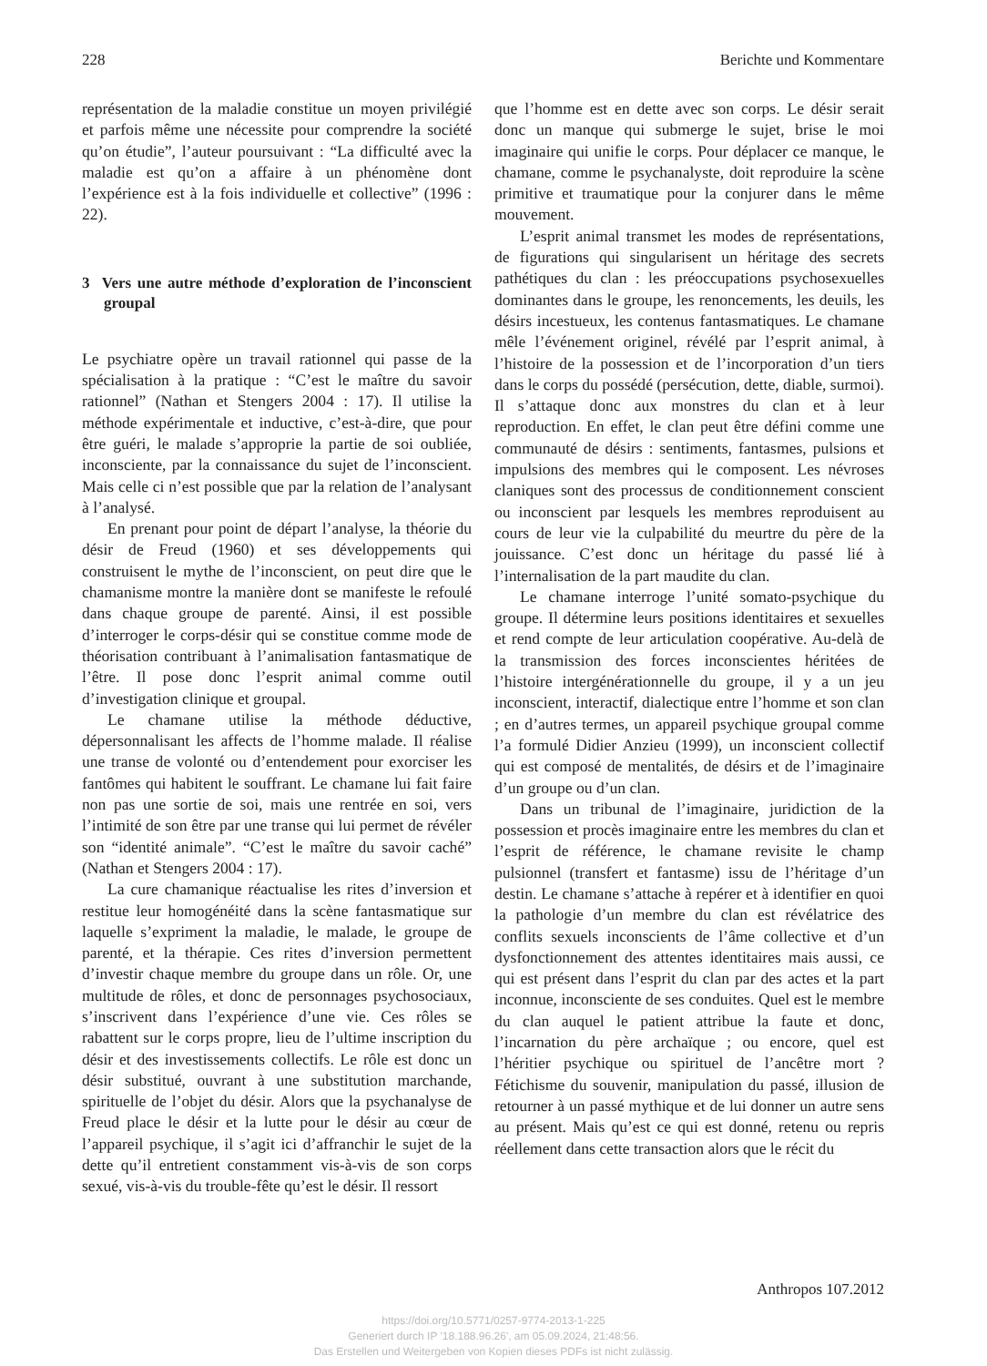228 Berichte und Kommentare
représentation de la maladie constitue un moyen privilégié et parfois même une nécessite pour comprendre la société qu’on étudie”, l’auteur poursuivant : “La difficulté avec la maladie est qu’on a affaire à un phénomène dont l’expérience est à la fois individuelle et collective” (1996 : 22).
3 Vers une autre méthode d’exploration de l’inconscient groupal
Le psychiatre opère un travail rationnel qui passe de la spécialisation à la pratique : “C’est le maître du savoir rationnel” (Nathan et Stengers 2004 : 17). Il utilise la méthode expérimentale et inductive, c’est-à-dire, que pour être guéri, le malade s’approprie la partie de soi oubliée, inconsciente, par la connaissance du sujet de l’inconscient. Mais celle ci n’est possible que par la relation de l’analysant à l’analysé.
En prenant pour point de départ l’analyse, la théorie du désir de Freud (1960) et ses développements qui construisent le mythe de l’inconscient, on peut dire que le chamanisme montre la manière dont se manifeste le refoulé dans chaque groupe de parenté. Ainsi, il est possible d’interroger le corps-désir qui se constitue comme mode de théorisation contribuant à l’animalisation fantasmatique de l’être. Il pose donc l’esprit animal comme outil d’investigation clinique et groupal.
Le chamane utilise la méthode déductive, dépersonnalisant les affects de l’homme malade. Il réalise une transe de volonté ou d’entendement pour exorciser les fantômes qui habitent le souffrant. Le chamane lui fait faire non pas une sortie de soi, mais une rentrée en soi, vers l’intimité de son être par une transe qui lui permet de révéler son “identité animale”. “C’est le maître du savoir caché” (Nathan et Stengers 2004 : 17).
La cure chamanique réactualise les rites d’inversion et restitue leur homogénéité dans la scène fantasmatique sur laquelle s’expriment la maladie, le malade, le groupe de parenté, et la thérapie. Ces rites d’inversion permettent d’investir chaque membre du groupe dans un rôle. Or, une multitude de rôles, et donc de personnages psychosociaux, s’inscrivent dans l’expérience d’une vie. Ces rôles se rabattent sur le corps propre, lieu de l’ultime inscription du désir et des investissements collectifs. Le rôle est donc un désir substitué, ouvrant à une substitution marchande, spirituelle de l’objet du désir. Alors que la psychanalyse de Freud place le désir et la lutte pour le désir au cœur de l’appareil psychique, il s’agit ici d’affranchir le sujet de la dette qu’il entretient constamment vis-à-vis de son corps sexué, vis-à-vis du trouble-fête qu’est le désir. Il ressort
que l’homme est en dette avec son corps. Le désir serait donc un manque qui submerge le sujet, brise le moi imaginaire qui unifie le corps. Pour déplacer ce manque, le chamane, comme le psychanalyste, doit reproduire la scène primitive et traumatique pour la conjurer dans le même mouvement.
L’esprit animal transmet les modes de représentations, de figurations qui singularisent un héritage des secrets pathétiques du clan : les préoccupations psychosexuelles dominantes dans le groupe, les renoncements, les deuils, les désirs incestueux, les contenus fantasmatiques. Le chamane mêle l’événement originel, révélé par l’esprit animal, à l’histoire de la possession et de l’incorporation d’un tiers dans le corps du possédé (persécution, dette, diable, surmoi). Il s’attaque donc aux monstres du clan et à leur reproduction. En effet, le clan peut être défini comme une communauté de désirs : sentiments, fantasmes, pulsions et impulsions des membres qui le composent. Les névroses claniques sont des processus de conditionnement conscient ou inconscient par lesquels les membres reproduisent au cours de leur vie la culpabilité du meurtre du père de la jouissance. C’est donc un héritage du passé lié à l’internalisation de la part maudite du clan.
Le chamane interroge l’unité somato-psychique du groupe. Il détermine leurs positions identitaires et sexuelles et rend compte de leur articulation coopérative. Au-delà de la transmission des forces inconscientes héritées de l’histoire intergénérationnelle du groupe, il y a un jeu inconscient, interactif, dialectique entre l’homme et son clan ; en d’autres termes, un appareil psychique groupal comme l’a formulé Didier Anzieu (1999), un inconscient collectif qui est composé de mentalités, de désirs et de l’imaginaire d’un groupe ou d’un clan.
Dans un tribunal de l’imaginaire, juridiction de la possession et procès imaginaire entre les membres du clan et l’esprit de référence, le chamane revisite le champ pulsionnel (transfert et fantasme) issu de l’héritage d’un destin. Le chamane s’attache à repérer et à identifier en quoi la pathologie d’un membre du clan est révélatrice des conflits sexuels inconscients de l’âme collective et d’un dysfonctionnement des attentes identitaires mais aussi, ce qui est présent dans l’esprit du clan par des actes et la part inconnue, inconsciente de ses conduites. Quel est le membre du clan auquel le patient attribue la faute et donc, l’incarnation du père archaïque ; ou encore, quel est l’héritier psychique ou spirituel de l’ancêtre mort ? Fétichisme du souvenir, manipulation du passé, illusion de retourner à un passé mythique et de lui donner un autre sens au présent. Mais qu’est ce qui est donné, retenu ou repris réellement dans cette transaction alors que le récit du
Anthropos 107.2012
https://doi.org/10.5771/0257-9774-2013-1-225
Generiert durch IP '18.188.96.26', am 05.09.2024, 21:48:56.
Das Erstellen und Weitergeben von Kopien dieses PDFs ist nicht zulässig.